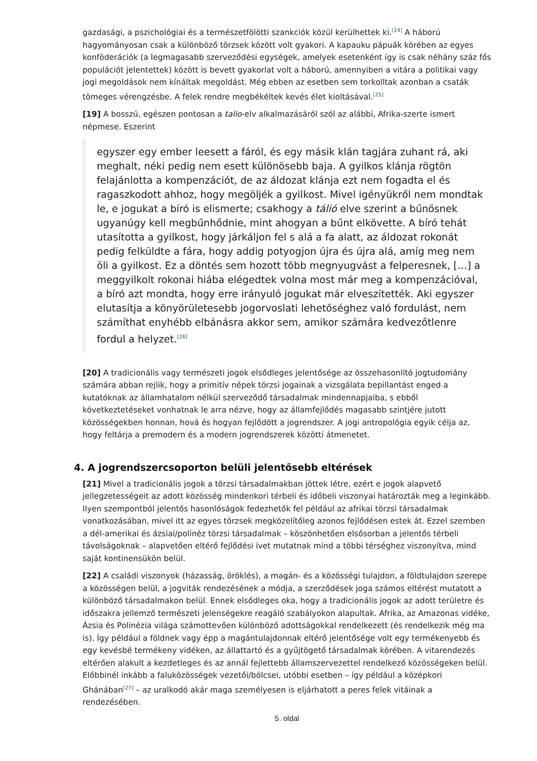gazdasági, a pszichológiai és a természetfölötti szankciók közül kerülhettek ki.<sup>[24]</sup> A háború hagyományosan csak a különböző törzsek között volt gyakori. A kapauku pápuák körében az egyes konföderációk (a legmagasabb szerveződési egységek, amelyek esetenként így is csak néhány száz fős populációt jelentettek) között is bevett gyakorlat volt a háború, amennyiben a vitára a politikai vagy jogi megoldások nem kínáltak megoldást. Még ebben az esetben sem torkolltak azonban a csaták tömeges vérengzésbe. A felek rendre megbékéltek kevés élet kioltásával.<sup>[25]</sup>
[19] A bosszú, egészen pontosan a talio-elv alkalmazásáról szól az alábbi, Afrika-szerte ismert népmese. Eszerint
egyszer egy ember leesett a fáról, és egy másik klán tagjára zuhant rá, aki meghalt, néki pedig nem esett különösebb baja. A gyilkos klánja rögtön felajánlotta a kompenzációt, de az áldozat klánja ezt nem fogadta el és ragaszkodott ahhoz, hogy megöljék a gyilkost. Mivel igényükről nem mondtak le, e jogukat a bíró is elismerte; csakhogy a tálió elve szerint a bűnösnek ugyanúgy kell megbűnhődnie, mint ahogyan a bűnt elkövette. A bíró tehát utasította a gyilkost, hogy járkáljon fel s alá a fa alatt, az áldozat rokonát pedig felküldte a fára, hogy addig potyogjon újra és újra alá, amíg meg nem öli a gyilkost. Ez a döntés sem hozott több megnyugvást a felperesnek, […] a meggyilkolt rokonai hiába elégedtek volna most már meg a kompenzációval, a bíró azt mondta, hogy erre irányuló jogukat már elveszítették. Aki egyszer elutasítja a könyörületesebb jogorvoslati lehetőséghez való fordulást, nem számíthat enyhébb elbánásra akkor sem, amikor számára kedvezőtlenre fordul a helyzet.<sup>[26]</sup>
[20] A tradicionális vagy természeti jogok elsődleges jelentősége az összehasonlító jogtudomány számára abban rejlik, hogy a primitív népek törzsi jogainak a vizsgálata bepillantást enged a kutatóknak az államhatalom nélkül szerveződő társadalmak mindennapjaiba, s ebből következtetéseket vonhatnak le arra nézve, hogy az államfejlődés magasabb szintjére jutott közösségekben honnan, hová és hogyan fejlődött a jogrendszer. A jogi antropológia egyik célja az, hogy feltárja a premodern és a modern jogrendszerek közötti átmenetet.
4. A jogrendszercsoporton belüli jelentősebb eltérések
[21] Mivel a tradicionális jogok a törzsi társadalmakban jöttek létre, ezért e jogok alapvető jellegzetességeit az adott közösség mindenkori térbeli és időbeli viszonyai határozták meg a leginkább. Ilyen szempontból jelentős hasonlóságok fedezhetők fel például az afrikai törzsi társadalmak vonatkozásában, mivel itt az egyes törzsek megközelítőleg azonos fejlődésen estek át. Ezzel szemben a dél-amerikai és ázsiai/polinéz törzsi társadalmak – köszönhetően elsősorban a jelentős térbeli távolságoknak – alapvetően eltérő fejlődési ívet mutatnak mind a többi térséghez viszonyítva, mind saját kontinensükön belül.
[22] A családi viszonyok (házasság, öröklés), a magán- és a közösségi tulajdon, a földtulajdon szerepe a közösségen belül, a jogviták rendezésének a módja, a szerződések joga számos eltérést mutatott a különböző társadalmakon belül. Ennek elsődleges oka, hogy a tradicionális jogok az adott területre és időszakra jellemző természeti jelenségekre reagáló szabályokon alapultak. Afrika, az Amazonas vidéke, Ázsia és Polinézia világa számottevően különböző adottságokkal rendelkezett (és rendelkezik még ma is). Így például a földnek vagy épp a magántulajdonnak eltérő jelentősége volt egy termékenyebb és egy kevésbé termékeny vidéken, az állattartó és a gyűjtögető társadalmak körében. A vitarendezés eltérően alakult a kezdetleges és az annál fejlettebb államszervezettel rendelkező közösségeken belül. Előbbinél inkább a faluközösségek vezetői/bölcsei, utóbbi esetben – így például a középkori Ghánában<sup>[27]</sup> – az uralkodó akár maga személyesen is eljárhatott a peres felek vitáinak a rendezésében.
5. oldal